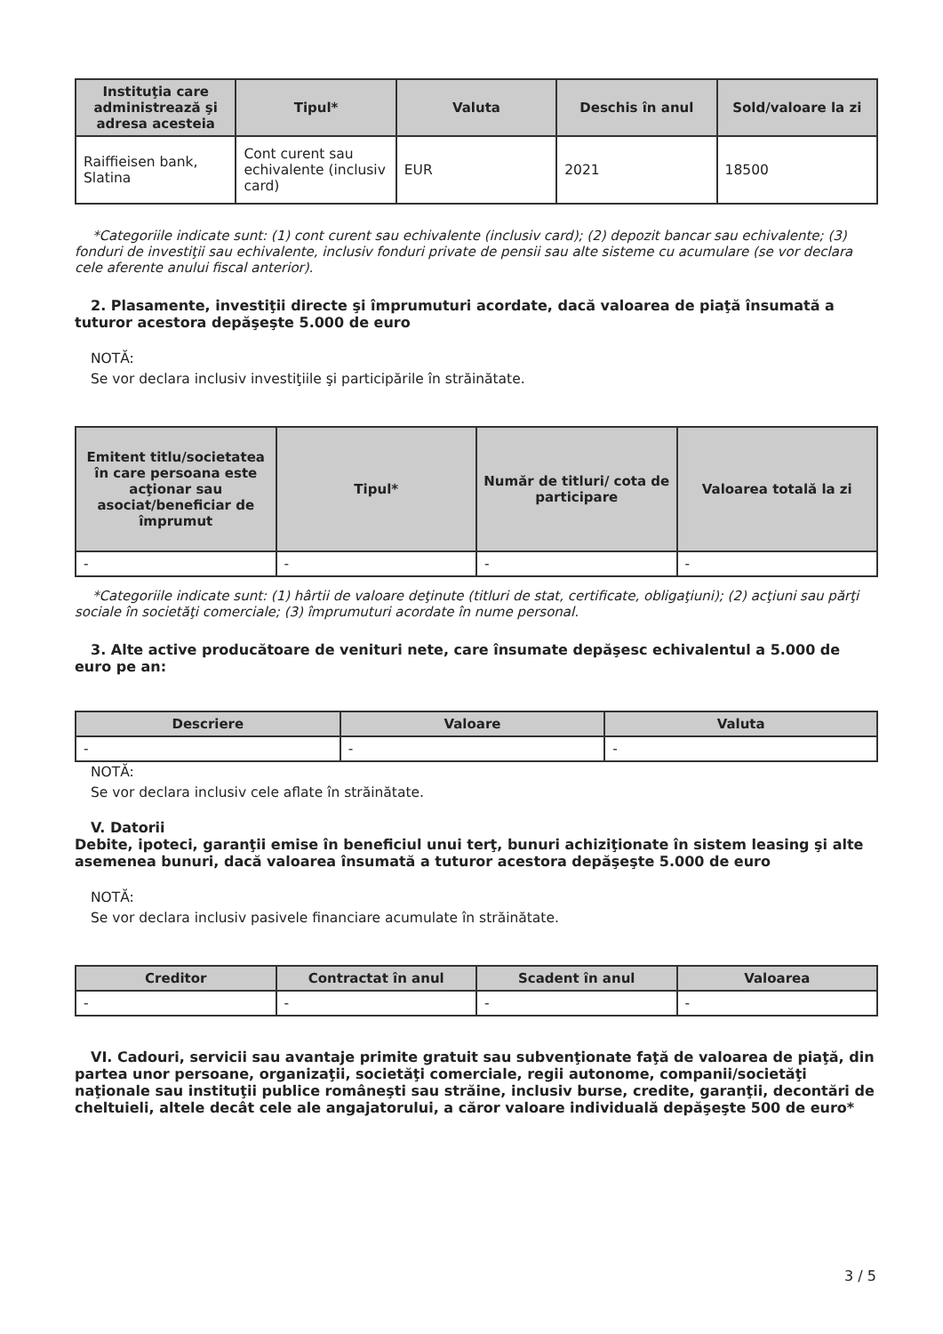| Instituţia care administrează şi adresa acesteia | Tipul* | Valuta | Deschis în anul | Sold/valoare la zi |
| --- | --- | --- | --- | --- |
| Raiffieisen bank, Slatina | Cont curent sau echivalente (inclusiv card) | EUR | 2021 | 18500 |
*Categoriile indicate sunt: (1) cont curent sau echivalente (inclusiv card); (2) depozit bancar sau echivalente; (3) fonduri de investiţii sau echivalente, inclusiv fonduri private de pensii sau alte sisteme cu acumulare (se vor declara cele aferente anului fiscal anterior).
2. Plasamente, investiţii directe şi împrumuturi acordate, dacă valoarea de piaţă însumată a tuturor acestora depăşeşte 5.000 de euro
NOTĂ:
Se vor declara inclusiv investiţiile şi participările în străinătate.
| Emitent titlu/societatea în care persoana este acţionar sau asociat/beneficiar de împrumut | Tipul* | Număr de titluri/ cota de participare | Valoarea totală la zi |
| --- | --- | --- | --- |
| - | - | - | - |
*Categoriile indicate sunt: (1) hârtii de valoare deţinute (titluri de stat, certificate, obligaţiuni); (2) acţiuni sau părţi sociale în societăţi comerciale; (3) împrumuturi acordate în nume personal.
3. Alte active producătoare de venituri nete, care însumate depăşesc echivalentul a 5.000 de euro pe an:
| Descriere | Valoare | Valuta |
| --- | --- | --- |
| - | - | - |
NOTĂ:
Se vor declara inclusiv cele aflate în străinătate.
V. Datorii
Debite, ipoteci, garanţii emise în beneficiul unui terţ, bunuri achiziţionate în sistem leasing şi alte asemenea bunuri, dacă valoarea însumată a tuturor acestora depăşeşte 5.000 de euro
NOTĂ:
Se vor declara inclusiv pasivele financiare acumulate în străinătate.
| Creditor | Contractat în anul | Scadent în anul | Valoarea |
| --- | --- | --- | --- |
| - | - | - | - |
VI. Cadouri, servicii sau avantaje primite gratuit sau subvenţionate faţă de valoarea de piaţă, din partea unor persoane, organizaţii, societăţi comerciale, regii autonome, companii/societăţi naţionale sau instituţii publice româneşti sau străine, inclusiv burse, credite, garanţii, decontări de cheltuieli, altele decât cele ale angajatorului, a căror valoare individuală depăşeşte 500 de euro*
3 / 5